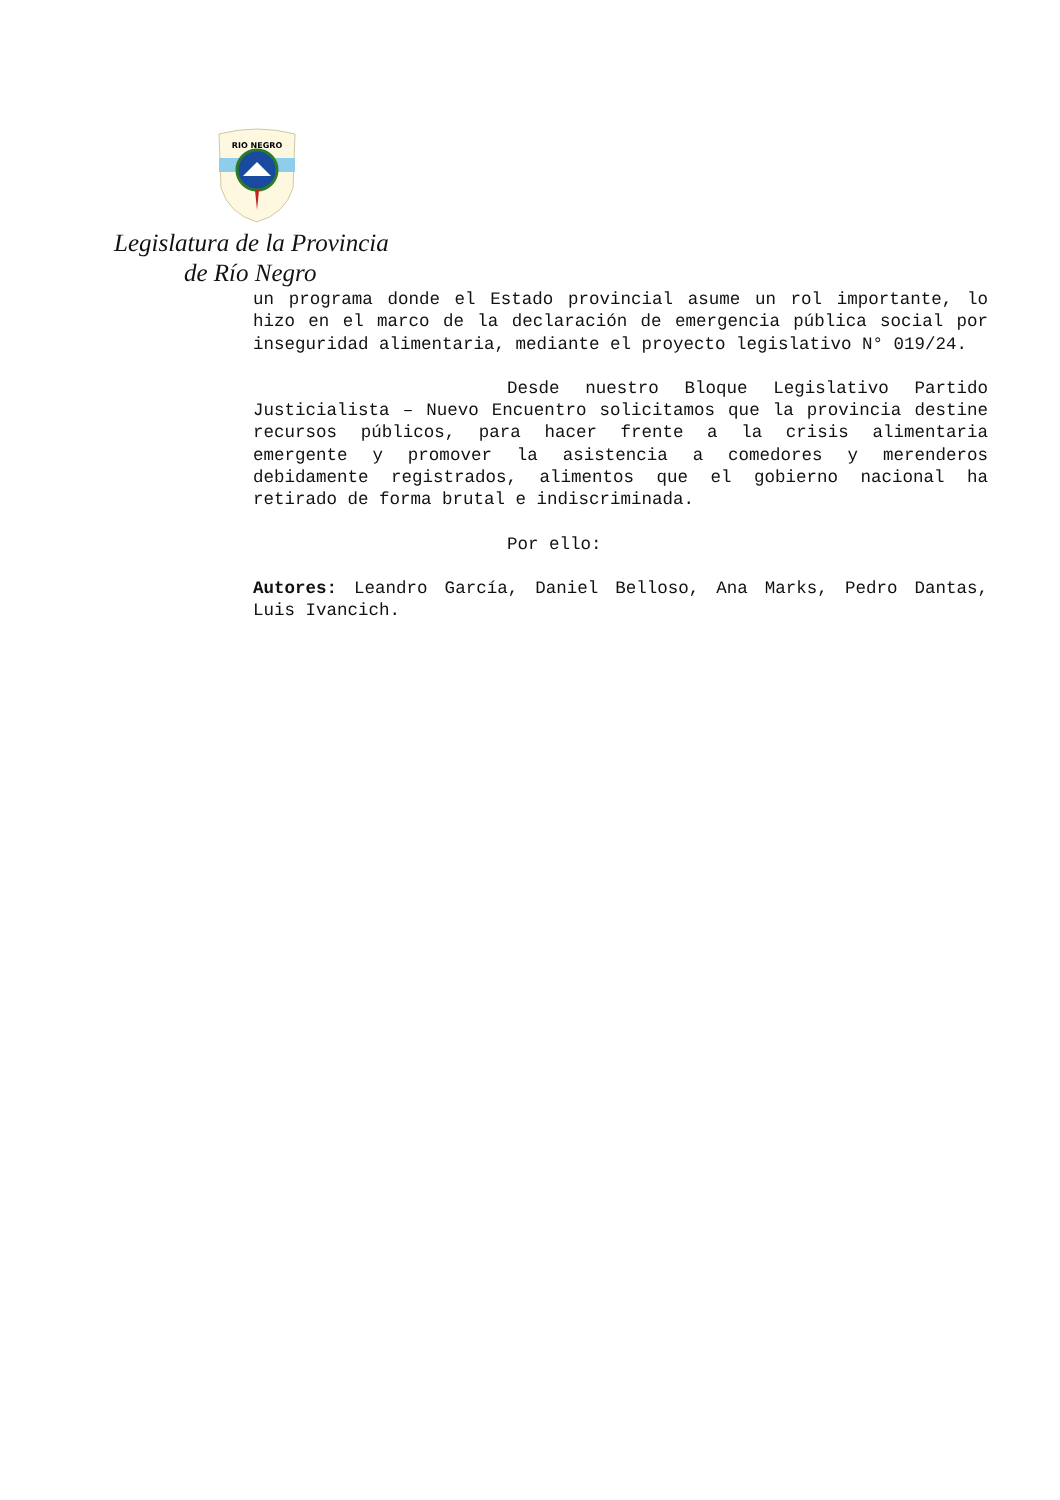RIO NEGRO
Legislatura de la Provincia
de Río Negro
un programa donde el Estado provincial asume un rol importante, lo hizo en el marco de la declaración de emergencia pública social por inseguridad alimentaria, mediante el proyecto legislativo N° 019/24.
Desde nuestro Bloque Legislativo Partido Justicialista – Nuevo Encuentro solicitamos que la provincia destine recursos públicos, para hacer frente a la crisis alimentaria emergente y promover la asistencia a comedores y merenderos debidamente registrados, alimentos que el gobierno nacional ha retirado de forma brutal e indiscriminada.
Por ello:
Autores: Leandro García, Daniel Belloso, Ana Marks, Pedro Dantas, Luis Ivancich.